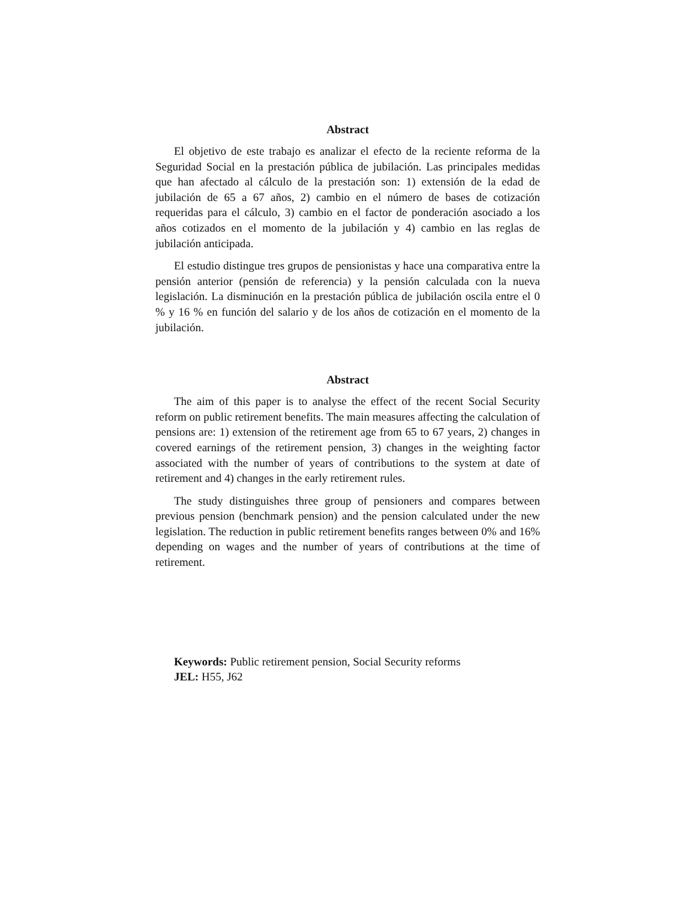Abstract
El objetivo de este trabajo es analizar el efecto de la reciente reforma de la Seguridad Social en la prestación pública de jubilación. Las principales medidas que han afectado al cálculo de la prestación son: 1) extensión de la edad de jubilación de 65 a 67 años, 2) cambio en el número de bases de cotización requeridas para el cálculo, 3) cambio en el factor de ponderación asociado a los años cotizados en el momento de la jubilación y 4) cambio en las reglas de jubilación anticipada.
El estudio distingue tres grupos de pensionistas y hace una comparativa entre la pensión anterior (pensión de referencia) y la pensión calculada con la nueva legislación. La disminución en la prestación pública de jubilación oscila entre el 0 % y 16 % en función del salario y de los años de cotización en el momento de la jubilación.
Abstract
The aim of this paper is to analyse the effect of the recent Social Security reform on public retirement benefits. The main measures affecting the calculation of pensions are: 1) extension of the retirement age from 65 to 67 years, 2) changes in covered earnings of the retirement pension, 3) changes in the weighting factor associated with the number of years of contributions to the system at date of retirement and 4) changes in the early retirement rules.
The study distinguishes three group of pensioners and compares between previous pension (benchmark pension) and the pension calculated under the new legislation. The reduction in public retirement benefits ranges between 0% and 16% depending on wages and the number of years of contributions at the time of retirement.
Keywords: Public retirement pension, Social Security reforms
JEL: H55, J62